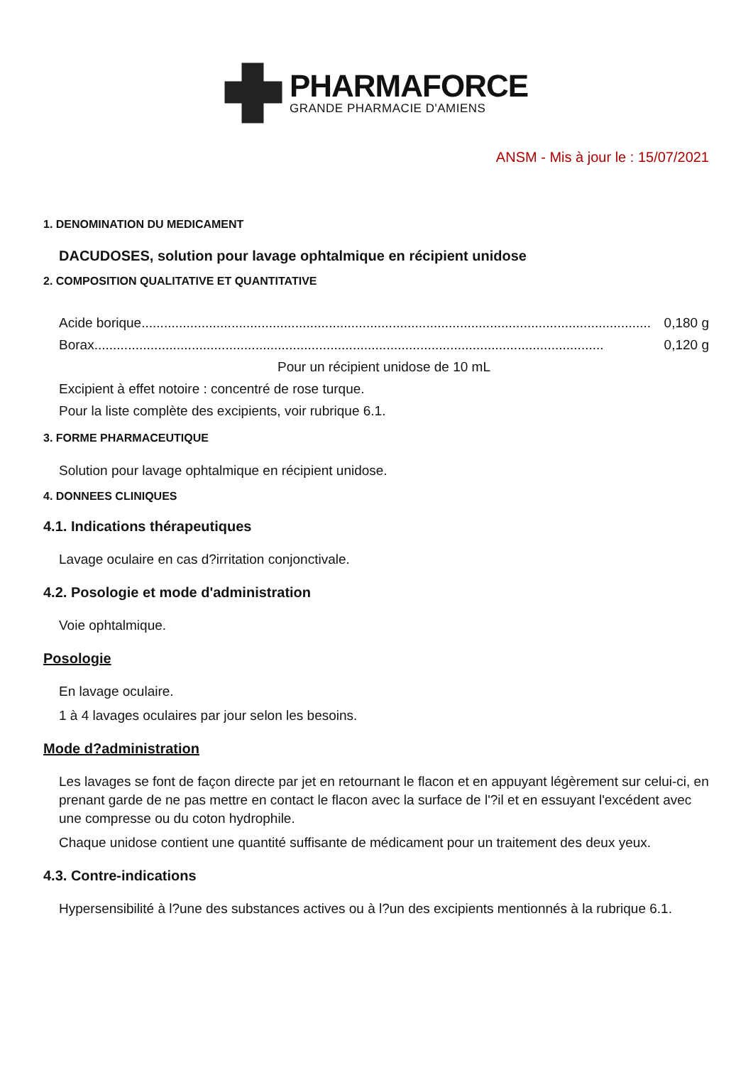PHARMAFORCE
GRANDE PHARMACIE D'AMIENS
ANSM - Mis à jour le : 15/07/2021
1. DENOMINATION DU MEDICAMENT
DACUDOSES, solution pour lavage ophtalmique en récipient unidose
2. COMPOSITION QUALITATIVE ET QUANTITATIVE
Acide borique........................................................................................................................................ 0,180 g
Borax........................................................................................................................................ 0,120 g
Pour un récipient unidose de 10 mL
Excipient à effet notoire : concentré de rose turque.
Pour la liste complète des excipients, voir rubrique 6.1.
3. FORME PHARMACEUTIQUE
Solution pour lavage ophtalmique en récipient unidose.
4. DONNEES CLINIQUES
4.1. Indications thérapeutiques
Lavage oculaire en cas d?irritation conjonctivale.
4.2. Posologie et mode d'administration
Voie ophtalmique.
Posologie
En lavage oculaire.
1 à 4 lavages oculaires par jour selon les besoins.
Mode d?administration
Les lavages se font de façon directe par jet en retournant le flacon et en appuyant légèrement sur celui-ci, en prenant garde de ne pas mettre en contact le flacon avec la surface de l'?il et en essuyant l'excédent avec une compresse ou du coton hydrophile.
Chaque unidose contient une quantité suffisante de médicament pour un traitement des deux yeux.
4.3. Contre-indications
Hypersensibilité à l?une des substances actives ou à l?un des excipients mentionnés à la rubrique 6.1.